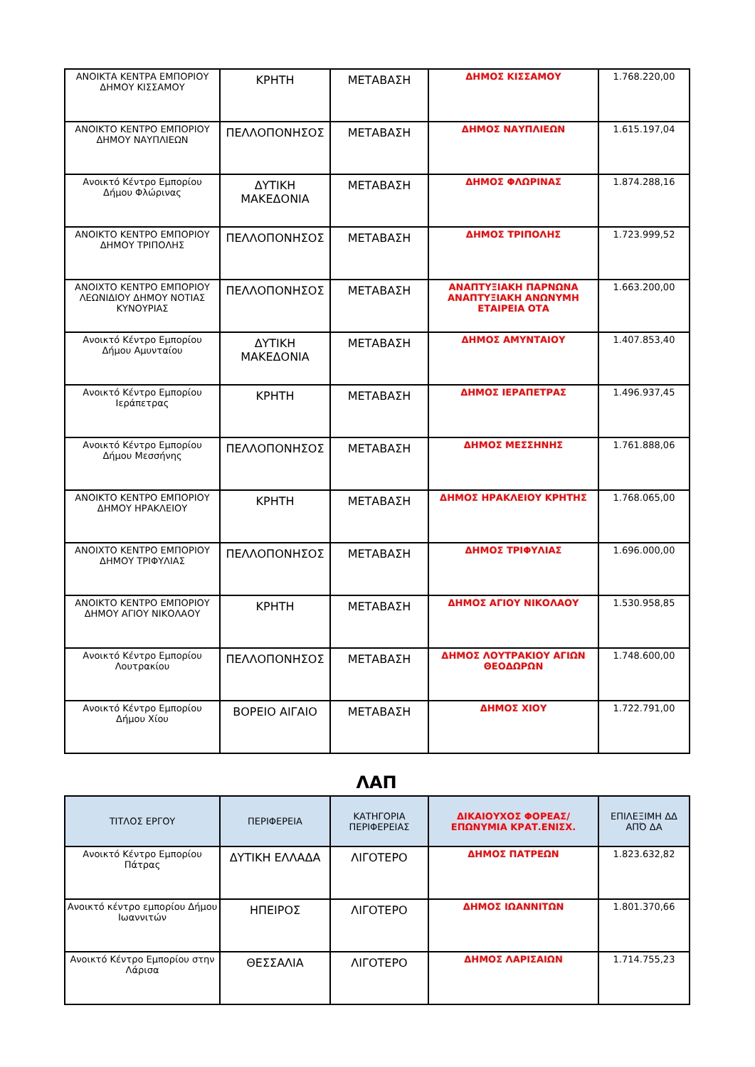| ΑΝΟΙΚΤΑ ΚΕΝΤΡΑ ΕΜΠΟΡΙΟΥ ΔΗΜΟΥ ΚΙΣΣΑΜΟΥ | ΚΡΗΤΗ | ΜΕΤΑΒΑΣΗ | ΔΗΜΟΣ ΚΙΣΣΑΜΟΥ | 1.768.220,00 |
| ΑΝΟΙΚΤΟ ΚΕΝΤΡΟ ΕΜΠΟΡΙΟΥ ΔΗΜΟΥ ΝΑΥΠΛΙΕΩΝ | ΠΕΛΛΟΠΟΝΗΣΟΣ | ΜΕΤΑΒΑΣΗ | ΔΗΜΟΣ ΝΑΥΠΛΙΕΩΝ | 1.615.197,04 |
| Ανοικτό Κέντρο Εμπορίου Δήμου Φλώρινας | ΔΥΤΙΚΗ ΜΑΚΕΔΟΝΙΑ | ΜΕΤΑΒΑΣΗ | ΔΗΜΟΣ ΦΛΩΡΙΝΑΣ | 1.874.288,16 |
| ΑΝΟΙΚΤΟ ΚΕΝΤΡΟ ΕΜΠΟΡΙΟΥ ΔΗΜΟΥ ΤΡΙΠΟΛΗΣ | ΠΕΛΛΟΠΟΝΗΣΟΣ | ΜΕΤΑΒΑΣΗ | ΔΗΜΟΣ ΤΡΙΠΟΛΗΣ | 1.723.999,52 |
| ΑΝΟΙΧΤΟ ΚΕΝΤΡΟ ΕΜΠΟΡΙΟΥ ΛΕΩΝΙΔΙΟΥ ΔΗΜΟΥ ΝΟΤΙΑΣ ΚΥΝΟΥΡΙΑΣ | ΠΕΛΛΟΠΟΝΗΣΟΣ | ΜΕΤΑΒΑΣΗ | ΑΝΑΠΤΥΞΙΑΚΗ ΠΑΡΝΩΝΑ ΑΝΑΠΤΥΞΙΑΚΗ ΑΝΩΝΥΜΗ ΕΤΑΙΡΕΙΑ ΟΤΑ | 1.663.200,00 |
| Ανοικτό Κέντρο Εμπορίου Δήμου Αμυνταίου | ΔΥΤΙΚΗ ΜΑΚΕΔΟΝΙΑ | ΜΕΤΑΒΑΣΗ | ΔΗΜΟΣ ΑΜΥΝΤΑΙΟΥ | 1.407.853,40 |
| Ανοικτό Κέντρο Εμπορίου Ιεράπετρας | ΚΡΗΤΗ | ΜΕΤΑΒΑΣΗ | ΔΗΜΟΣ ΙΕΡΑΠΕΤΡΑΣ | 1.496.937,45 |
| Ανοικτό Κέντρο Εμπορίου Δήμου Μεσσήνης | ΠΕΛΛΟΠΟΝΗΣΟΣ | ΜΕΤΑΒΑΣΗ | ΔΗΜΟΣ ΜΕΣΣΗΝΗΣ | 1.761.888,06 |
| ΑΝΟΙΚΤΟ ΚΕΝΤΡΟ ΕΜΠΟΡΙΟΥ ΔΗΜΟΥ ΗΡΑΚΛΕΙΟΥ | ΚΡΗΤΗ | ΜΕΤΑΒΑΣΗ | ΔΗΜΟΣ ΗΡΑΚΛΕΙΟΥ ΚΡΗΤΗΣ | 1.768.065,00 |
| ΑΝΟΙΧΤΟ ΚΕΝΤΡΟ ΕΜΠΟΡΙΟΥ ΔΗΜΟΥ ΤΡΙΦΥΛΙΑΣ | ΠΕΛΛΟΠΟΝΗΣΟΣ | ΜΕΤΑΒΑΣΗ | ΔΗΜΟΣ ΤΡΙΦΥΛΙΑΣ | 1.696.000,00 |
| ΑΝΟΙΚΤΟ ΚΕΝΤΡΟ ΕΜΠΟΡΙΟΥ ΔΗΜΟΥ ΑΓΙΟΥ ΝΙΚΟΛΑΟΥ | ΚΡΗΤΗ | ΜΕΤΑΒΑΣΗ | ΔΗΜΟΣ ΑΓΙΟΥ ΝΙΚΟΛΑΟΥ | 1.530.958,85 |
| Ανοικτό Κέντρο Εμπορίου Λουτρακίου | ΠΕΛΛΟΠΟΝΗΣΟΣ | ΜΕΤΑΒΑΣΗ | ΔΗΜΟΣ ΛΟΥΤΡΑΚΙΟΥ ΑΓΙΩΝ ΘΕΟΔΩΡΩΝ | 1.748.600,00 |
| Ανοικτό Κέντρο Εμπορίου Δήμου Χίου | ΒΟΡΕΙΟ ΑΙΓΑΙΟ | ΜΕΤΑΒΑΣΗ | ΔΗΜΟΣ ΧΙΟΥ | 1.722.791,00 |
ΛΑΠ
| ΤΙΤΛΟΣ ΕΡΓΟΥ | ΠΕΡΙΦΕΡΕΙΑ | ΚΑΤΗΓΟΡΙΑ ΠΕΡΙΦΕΡΕΙΑΣ | ΔΙΚΑΙΟΥΧΟΣ ΦΟΡΕΑΣ/ ΕΠΩΝΥΜΙΑ ΚΡΑΤ.ΕΝΙΣΧ. | ΕΠΙΛΕΞΙΜΗ ΔΔ ΑΠΌ ΔΑ |
| --- | --- | --- | --- | --- |
| Ανοικτό Κέντρο Εμπορίου Πάτρας | ΔΥΤΙΚΗ ΕΛΛΑΔΑ | ΛΙΓΟΤΕΡΟ | ΔΗΜΟΣ ΠΑΤΡΕΩΝ | 1.823.632,82 |
| Ανοικτό κέντρο εμπορίου Δήμου Ιωαννιτών | ΗΠΕΙΡΟΣ | ΛΙΓΟΤΕΡΟ | ΔΗΜΟΣ ΙΩΑΝΝΙΤΩΝ | 1.801.370,66 |
| Ανοικτό Κέντρο Εμπορίου στην Λάρισα | ΘΕΣΣΑΛΙΑ | ΛΙΓΟΤΕΡΟ | ΔΗΜΟΣ ΛΑΡΙΣΑΙΩΝ | 1.714.755,23 |